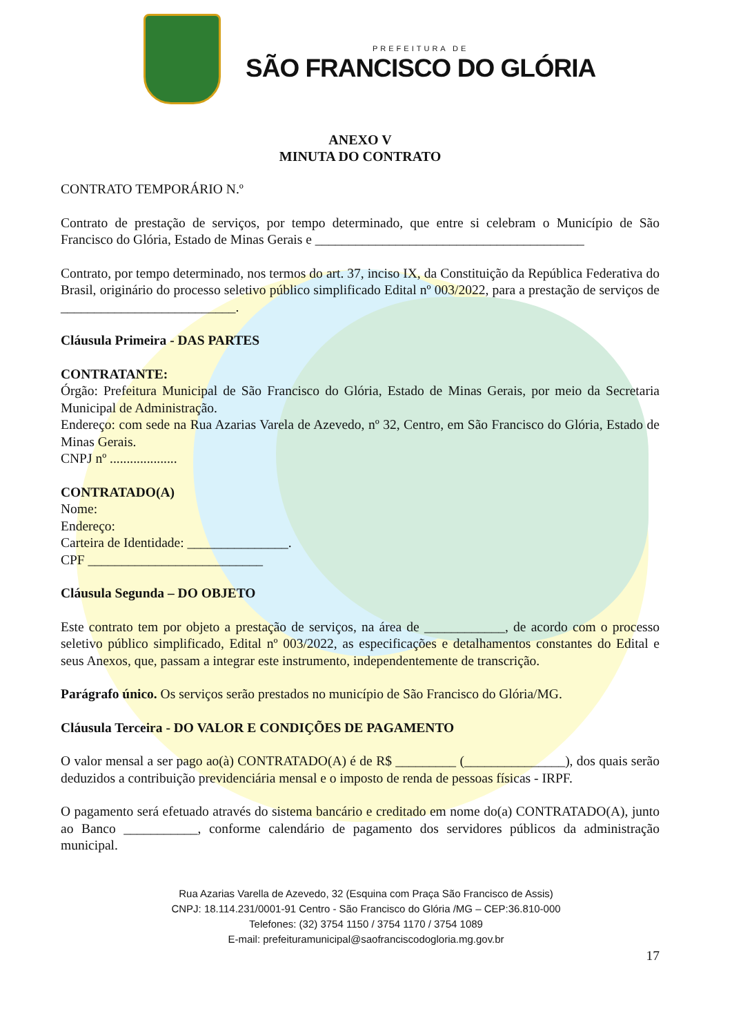PREFEITURA DE
SÃO FRANCISCO DO GLÓRIA
ANEXO V
MINUTA DO CONTRATO
CONTRATO TEMPORÁRIO N.º
Contrato de prestação de serviços, por tempo determinado, que entre si celebram o Município de São Francisco do Glória, Estado de Minas Gerais e ________________________________________
Contrato, por tempo determinado, nos termos do art. 37, inciso IX, da Constituição da República Federativa do Brasil, originário do processo seletivo público simplificado Edital nº 003/2022, para a prestação de serviços de __________________________.
Cláusula Primeira - DAS PARTES
CONTRATANTE:
Órgão: Prefeitura Municipal de São Francisco do Glória, Estado de Minas Gerais, por meio da Secretaria Municipal de Administração.
Endereço: com sede na Rua Azarias Varela de Azevedo, nº 32, Centro, em São Francisco do Glória, Estado de Minas Gerais.
CNPJ nº ....................
CONTRATADO(A)
Nome:
Endereço:
Carteira de Identidade: _______________.
CPF __________________________
Cláusula Segunda – DO OBJETO
Este contrato tem por objeto a prestação de serviços, na área de ____________, de acordo com o processo seletivo público simplificado, Edital nº 003/2022, as especificações e detalhamentos constantes do Edital e seus Anexos, que, passam a integrar este instrumento, independentemente de transcrição.
Parágrafo único. Os serviços serão prestados no município de São Francisco do Glória/MG.
Cláusula Terceira - DO VALOR E CONDIÇÕES DE PAGAMENTO
O valor mensal a ser pago ao(à) CONTRATADO(A) é de R$ _________ (_______________), dos quais serão deduzidos a contribuição previdenciária mensal e o imposto de renda de pessoas físicas - IRPF.
O pagamento será efetuado através do sistema bancário e creditado em nome do(a) CONTRATADO(A), junto ao Banco ___________, conforme calendário de pagamento dos servidores públicos da administração municipal.
Rua Azarias Varella de Azevedo, 32 (Esquina com Praça São Francisco de Assis)
CNPJ: 18.114.231/0001-91 Centro - São Francisco do Glória /MG – CEP:36.810-000
Telefones: (32) 3754 1150 / 3754 1170 / 3754 1089
E-mail: prefeituramunicipal@saofranciscodogloria.mg.gov.br
17